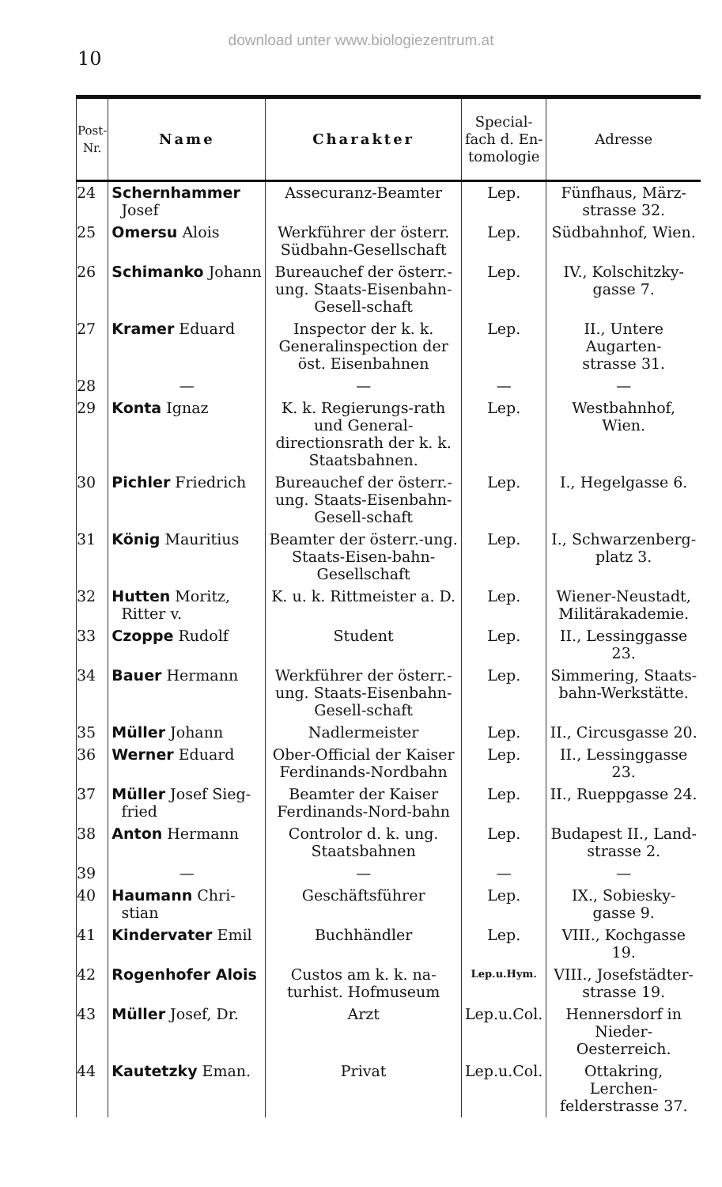download unter www.biologiezentrum.at
10
| Post-Nr. | Name | Charakter | Special- fach d. En- tomologie | Adresse |
| --- | --- | --- | --- | --- |
| 24 | Schernhammer Josef | Assecuranz-Beamter | Lep. | Fünfhaus, März- strasse 32. |
| 25 | Omersu Alois | Werkführer der österr. Südbahn-Gesellschaft | Lep. | Südbahnhof, Wien. |
| 26 | Schimanko Johann | Bureauchef der österr.-ung. Staats-Eisenbahn-Gesell-schaft | Lep. | IV., Kolschitzky- gasse 7. |
| 27 | Kramer Eduard | Inspector der k. k. Generalinspection der öst. Eisenbahnen | Lep. | II., Untere Augarten- strasse 31. |
| 28 | — | — | — | — |
| 29 | Konta Ignaz | K. k. Regierungs-rath und General-directionsrath der k. k. Staatsbahnen. | Lep. | Westbahnhof, Wien. |
| 30 | Pichler Friedrich | Bureauchef der österr.-ung. Staats-Eisenbahn-Gesell-schaft | Lep. | I., Hegelgasse 6. |
| 31 | König Mauritius | Beamter der österr.-ung. Staats-Eisen-bahn-Gesellschaft | Lep. | I., Schwarzenberg- platz 3. |
| 32 | Hutten Moritz, Ritter v. | K. u. k. Rittmeister a. D. | Lep. | Wiener-Neustadt, Militärakademie. |
| 33 | Czoppe Rudolf | Student | Lep. | II., Lessinggasse 23. |
| 34 | Bauer Hermann | Werkführer der österr.-ung. Staats-Eisenbahn-Gesell-schaft | Lep. | Simmering, Staats-bahn-Werkstätte. |
| 35 | Müller Johann | Nadlermeister | Lep. | II., Circusgasse 20. |
| 36 | Werner Eduard | Ober-Official der Kaiser Ferdinands-Nordbahn | Lep. | II., Lessinggasse 23. |
| 37 | Müller Josef Sieg- fried | Beamter der Kaiser Ferdinands-Nord-bahn | Lep. | II., Rueppgasse 24. |
| 38 | Anton Hermann | Controlor d. k. ung. Staatsbahnen | Lep. | Budapest II., Land- strasse 2. |
| 39 | — | — | — | — |
| 40 | Haumann Chri- stian | Geschäftsführer | Lep. | IX., Sobiesky- gasse 9. |
| 41 | Kindervater Emil | Buchhändler | Lep. | VIII., Kochgasse 19. |
| 42 | Rogenhofer Alois | Custos am k. k. na-turhist. Hofmuseum | Lep.u.Hym. | VIII., Josefstädter- strasse 19. |
| 43 | Müller Josef, Dr. | Arzt | Lep.u.Col. | Hennersdorf in Nieder-Oesterreich. |
| 44 | Kautetzky Eman. | Privat | Lep.u.Col. | Ottakring, Lerchen- felderstrasse 37. |